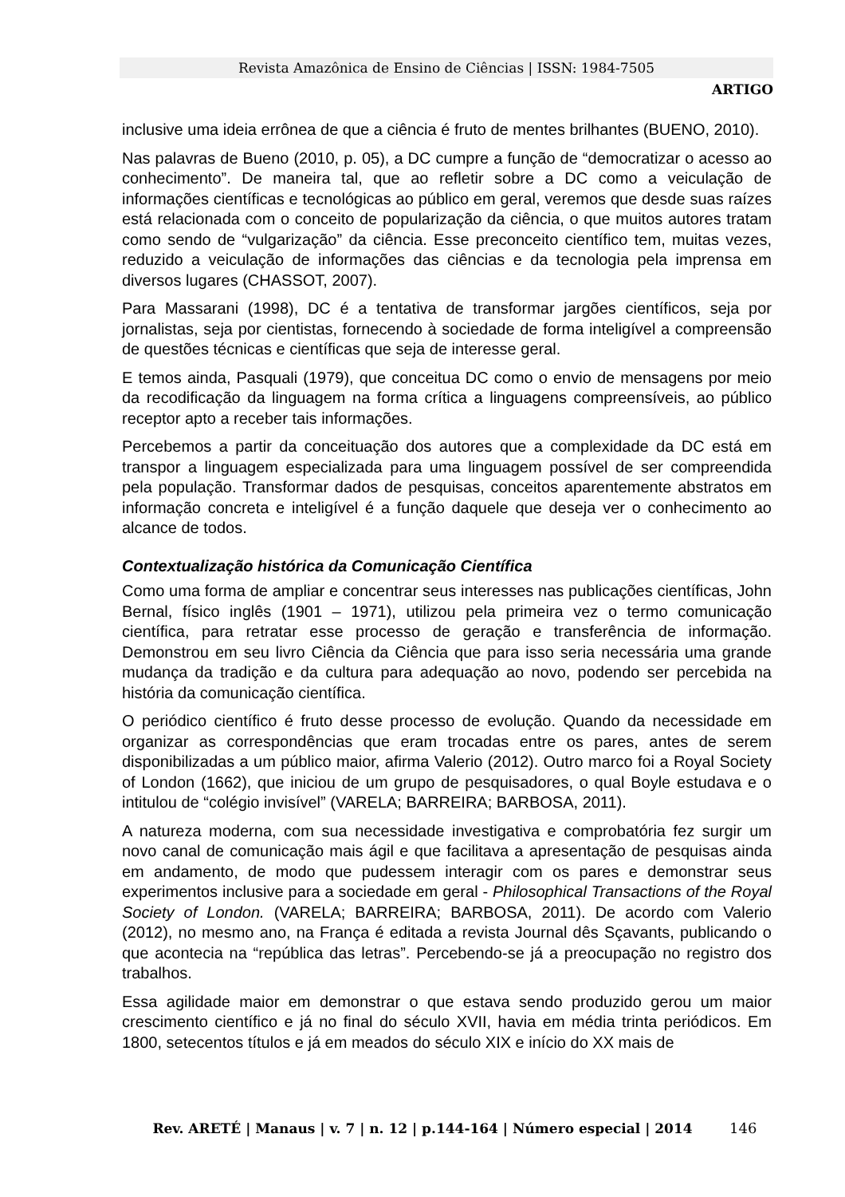Revista Amazônica de Ensino de Ciências | ISSN: 1984-7505
ARTIGO
inclusive uma ideia errônea de que a ciência é fruto de mentes brilhantes (BUENO, 2010).
Nas palavras de Bueno (2010, p. 05), a DC cumpre a função de “democratizar o acesso ao conhecimento”. De maneira tal, que ao refletir sobre a DC como a veiculação de informações científicas e tecnológicas ao público em geral, veremos que desde suas raízes está relacionada com o conceito de popularização da ciência, o que muitos autores tratam como sendo de “vulgarização” da ciência. Esse preconceito científico tem, muitas vezes, reduzido a veiculação de informações das ciências e da tecnologia pela imprensa em diversos lugares (CHASSOT, 2007).
Para Massarani (1998), DC é a tentativa de transformar jargões científicos, seja por jornalistas, seja por cientistas, fornecendo à sociedade de forma inteligível a compreensão de questões técnicas e científicas que seja de interesse geral.
E temos ainda, Pasquali (1979), que conceitua DC como o envio de mensagens por meio da recodificação da linguagem na forma crítica a linguagens compreensíveis, ao público receptor apto a receber tais informações.
Percebemos a partir da conceituação dos autores que a complexidade da DC está em transpor a linguagem especializada para uma linguagem possível de ser compreendida pela população. Transformar dados de pesquisas, conceitos aparentemente abstratos em informação concreta e inteligível é a função daquele que deseja ver o conhecimento ao alcance de todos.
Contextualização histórica da Comunicação Científica
Como uma forma de ampliar e concentrar seus interesses nas publicações científicas, John Bernal, físico inglês (1901 – 1971), utilizou pela primeira vez o termo comunicação científica, para retratar esse processo de geração e transferência de informação. Demonstrou em seu livro Ciência da Ciência que para isso seria necessária uma grande mudança da tradição e da cultura para adequação ao novo, podendo ser percebida na história da comunicação científica.
O periódico científico é fruto desse processo de evolução. Quando da necessidade em organizar as correspondências que eram trocadas entre os pares, antes de serem disponibilizadas a um público maior, afirma Valerio (2012). Outro marco foi a Royal Society of London (1662), que iniciou de um grupo de pesquisadores, o qual Boyle estudava e o intitulou de “colégio invisível” (VARELA; BARREIRA; BARBOSA, 2011).
A natureza moderna, com sua necessidade investigativa e comprobatória fez surgir um novo canal de comunicação mais ágil e que facilitava a apresentação de pesquisas ainda em andamento, de modo que pudessem interagir com os pares e demonstrar seus experimentos inclusive para a sociedade em geral - Philosophical Transactions of the Royal Society of London. (VARELA; BARREIRA; BARBOSA, 2011). De acordo com Valerio (2012), no mesmo ano, na França é editada a revista Journal dês Sçavants, publicando o que acontecia na “república das letras”. Percebendo-se já a preocupação no registro dos trabalhos.
Essa agilidade maior em demonstrar o que estava sendo produzido gerou um maior crescimento científico e já no final do século XVII, havia em média trinta periódicos. Em 1800, setecentos títulos e já em meados do século XIX e início do XX mais de
Rev. ARETÉ | Manaus | v. 7 | n. 12 | p.144-164 | Número especial | 2014 146